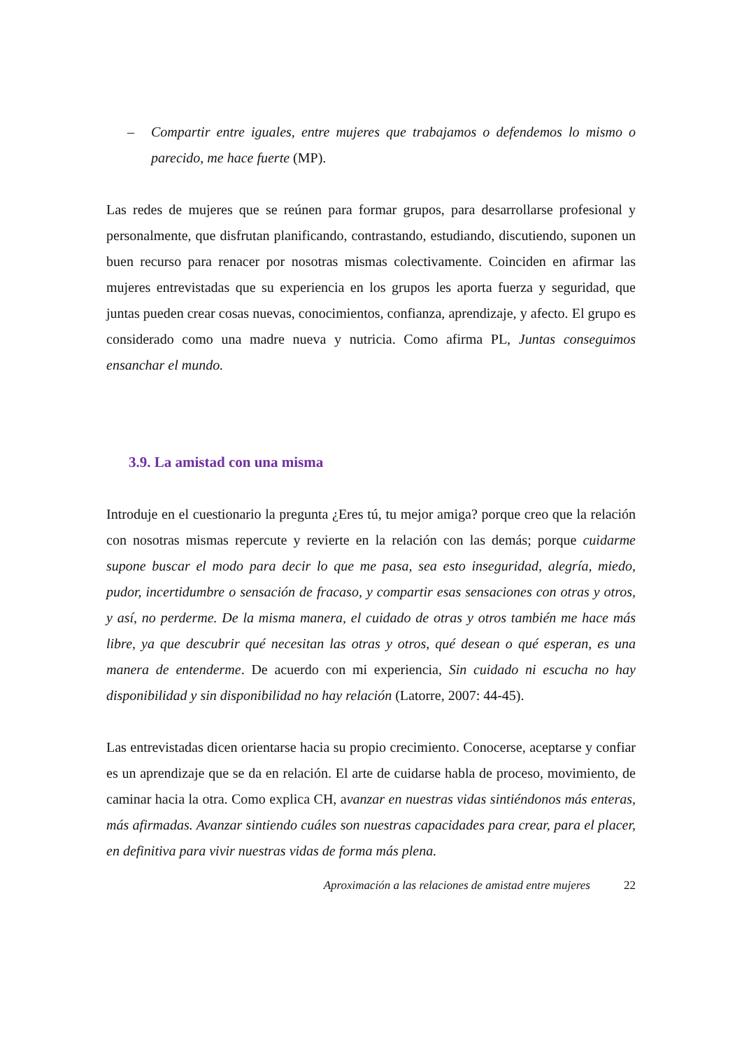– Compartir entre iguales, entre mujeres que trabajamos o defendemos lo mismo o parecido, me hace fuerte (MP).
Las redes de mujeres que se reúnen para formar grupos, para desarrollarse profesional y personalmente, que disfrutan planificando, contrastando, estudiando, discutiendo, suponen un buen recurso para renacer por nosotras mismas colectivamente. Coinciden en afirmar las mujeres entrevistadas que su experiencia en los grupos les aporta fuerza y seguridad, que juntas pueden crear cosas nuevas, conocimientos, confianza, aprendizaje, y afecto. El grupo es considerado como una madre nueva y nutricia. Como afirma PL, Juntas conseguimos ensanchar el mundo.
3.9. La amistad con una misma
Introduje en el cuestionario la pregunta ¿Eres tú, tu mejor amiga? porque creo que la relación con nosotras mismas repercute y revierte en la relación con las demás; porque cuidarme supone buscar el modo para decir lo que me pasa, sea esto inseguridad, alegría, miedo, pudor, incertidumbre o sensación de fracaso, y compartir esas sensaciones con otras y otros, y así, no perderme. De la misma manera, el cuidado de otras y otros también me hace más libre, ya que descubrir qué necesitan las otras y otros, qué desean o qué esperan, es una manera de entenderme. De acuerdo con mi experiencia, Sin cuidado ni escucha no hay disponibilidad y sin disponibilidad no hay relación (Latorre, 2007: 44-45).
Las entrevistadas dicen orientarse hacia su propio crecimiento. Conocerse, aceptarse y confiar es un aprendizaje que se da en relación. El arte de cuidarse habla de proceso, movimiento, de caminar hacia la otra. Como explica CH, avanzar en nuestras vidas sintiéndonos más enteras, más afirmadas. Avanzar sintiendo cuáles son nuestras capacidades para crear, para el placer, en definitiva para vivir nuestras vidas de forma más plena.
Aproximación a las relaciones de amistad entre mujeres 22